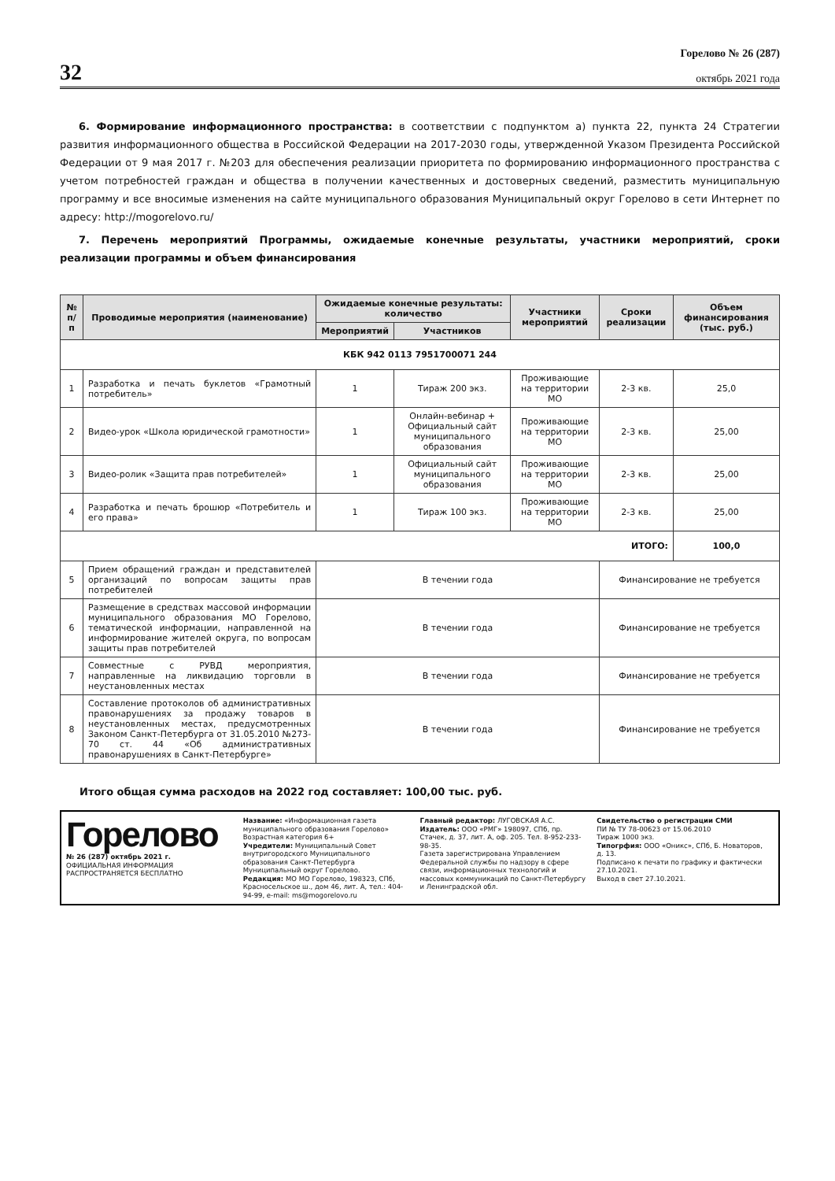32
Горелово № 26 (287)
октябрь 2021 года
6. Формирование информационного пространства: в соответствии с подпунктом а) пункта 22, пункта 24 Стратегии развития информационного общества в Российской Федерации на 2017-2030 годы, утвержденной Указом Президента Российской Федерации от 9 мая 2017 г. №203 для обеспечения реализации приоритета по формированию информационного пространства с учетом потребностей граждан и общества в получении качественных и достоверных сведений, разместить муниципальную программу и все вносимые изменения на сайте муниципального образования Муниципальный округ Горелово в сети Интернет по адресу: http://mogorelovo.ru/
7. Перечень мероприятий Программы, ожидаемые конечные результаты, участники мероприятий, сроки реализации программы и объем финансирования
| № п/п | Проводимые мероприятия (наименование) | Ожидаемые конечные результаты: количество | | Участники мероприятий | Сроки реализации | Объем финансирования (тыс. руб.) |
| --- | --- | --- | --- | --- | --- | --- |
| | | Мероприятий | Участников | | | |
| КБК 942 0113 7951700071 244 | | | | | | |
| 1 | Разработка и печать буклетов «Грамотный потребитель» | 1 | Тираж 200 экз. | Проживающие на территории МО | 2-3 кв. | 25,0 |
| 2 | Видео-урок «Школа юридической грамотности» | 1 | Онлайн-вебинар + Официальный сайт муниципального образования | Проживающие на территории МО | 2-3 кв. | 25,00 |
| 3 | Видео-ролик «Защита прав потребителей» | 1 | Официальный сайт муниципального образования | Проживающие на территории МО | 2-3 кв. | 25,00 |
| 4 | Разработка и печать брошюр «Потребитель и его права» | 1 | Тираж 100 экз. | Проживающие на территории МО | 2-3 кв. | 25,00 |
| ИТОГО: | | | | | | 100,0 |
| 5 | Прием обращений граждан и представителей организаций по вопросам защиты прав потребителей | В течении года | | | Финансирование не требуется | |
| 6 | Размещение в средствах массовой информации муниципального образования МО Горелово, тематической информации, направленной на информирование жителей округа, по вопросам защиты прав потребителей | В течении года | | | Финансирование не требуется | |
| 7 | Совместные с РУВД мероприятия, направленные на ликвидацию торговли в неустановленных местах | В течении года | | | Финансирование не требуется | |
| 8 | Составление протоколов об административных правонарушениях за продажу товаров в неустановленных местах, предусмотренных Законом Санкт-Петербурга от 31.05.2010 №273-70 ст. 44 «Об административных правонарушениях в Санкт-Петербурге» | В течении года | | | Финансирование не требуется | |
Итого общая сумма расходов на 2022 год составляет: 100,00 тыс. руб.
Горелово
№ 26 (287) октябрь 2021 г.
ОФИЦИАЛЬНАЯ ИНФОРМАЦИЯ
РАСПРОСТРАНЯЕТСЯ БЕСПЛАТНО
Название: «Информационная газета муниципального образования Горелово» Возрастная категория 6+
Учредители: Муниципальный Совет внутригородского Муниципального образования Санкт-Петербурга Муниципальный округ Горелово.
Редакция: МО МО Горелово, 198323, СПб, Красносельское ш., дом 46, лит. А, тел.: 404-94-99, e-mail: ms@mogorelovo.ru
Главный редактор: ЛУГОВСКАЯ А.С.
Издатель: ООО «РМГ» 198097, СПб, пр. Стачек, д. 37, лит. А, оф. 205. Тел. 8-952-233-98-35.
Газета зарегистрирована Управлением Федеральной службы по надзору в сфере связи, информационных технологий и массовых коммуникаций по Санкт-Петербургу и Ленинградской обл.
Свидетельство о регистрации СМИ
ПИ № ТУ 78-00623 от 15.06.2010
Тираж 1000 экз.
Типогрфия: ООО «Оникс», СПб, Б. Новаторов, д. 13.
Подписано к печати по графику и фактически 27.10.2021.
Выход в свет 27.10.2021.